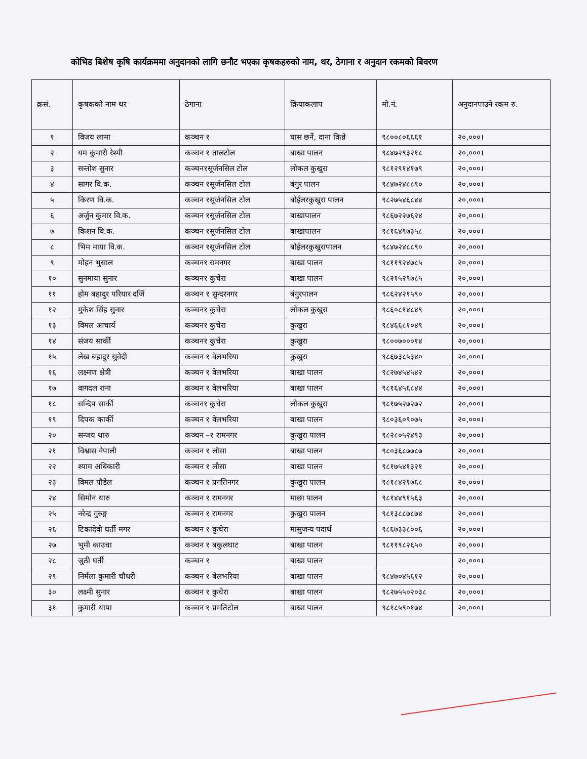कोभिड बिशेष कृषि कार्यक्रममा अनुदानको लागि छनौट भएका कृषकहरुको नाम, थर, ठेगाना र अनुदान रकमको बिवरण
| क्रसं. | कृषकको नाम थर | ठेगाना | क्रियाकलाप | मो.नं. | अनुदानपाउने रकम रु. |
| --- | --- | --- | --- | --- | --- |
| १ | विजय लामा | कञ्चन १ | घास छर्ने, दाना किन्ने | ९८००८०६६६१ | २०,०००। |
| २ | यम कुमारी रेश्मी | कञ्चन १ तालटोल | बाखा पालन | ९८४७२९३२१८ | २०,०००। |
| ३ | सन्तोश सुनार | कञ्चन१सूर्जनसिल टोल | लोकल कुखुरा | ९८१२९१४१७९ | २०,०००। |
| ४ | सागर वि.क. | कञ्चन १सूर्जनसिल टोल | बंगुर पालन | ९८४७२४८८९० | २०,०००। |
| ५ | किरण वि.क. | कञ्चन १सूर्जनसिल टोल | बोईलरकुखुरा पालन | ९८२७५४६८४४ | २०,०००। |
| ६ | अर्जुन कुमार वि.क. | कञ्चन १सूर्जनसिल टोल | बाखापालन | ९८६७२२७६२४ | २०,०००। |
| ७ | किशन वि.क. | कञ्चन १सूर्जनसिल टोल | बाखापालन | ९८१६४९७३५८ | २०,०००। |
| ८ | भिम माया वि.क. | कञ्चन १सूर्जनसिल टोल | बोईलरकुखुरापालन | ९८४७२४८८९० | २०,०००। |
| ९ | मोहन भुसाल | कञ्चन१ रामनगर | बाखा पालन | ९८११९२४७८५ | २०,०००। |
| १० | सुनमाया सुनार | कञ्चन१ कुचेरा | बाखा पालन | ९८२१५२९७८५ | २०,०००। |
| ११ | होम बहादुर परियार दर्जि | कञ्चन १ सुन्दरनगर | बंगुरपालन | ९८६२४२१५९० | २०,०००। |
| १२ | मुकेश सिंह सुनार | कञ्चन१ कुचेरा | लोकल कुखुरा | ९८६०८१४८४९ | २०,०००। |
| १३ | विमल आचार्य | कञ्चन१ कुचेरा | कुखुरा | ९८४६६८१०४९ | २०,०००। |
| १४ | संजय सार्की | कञ्चन१ कुचेरा | कुखुरा | ९८००७०००१४ | २०,०००। |
| १५ | लेख बहादुर सुवेदी | कञ्चन १ वेलभरिया | कुखुरा | ९८६७३८५३४० | २०,०००। |
| १६ | लक्ष्मण क्षेत्री | कञ्चन १ वेलभरिया | बाखा पालन | ९८२७४५४५४२ | २०,०००। |
| १७ | वागदल राना | कञ्चन १ वेलभरिया | बाखा पालन | ९८१६४५६८४४ | २०,०००। |
| १८ | सन्दिप सार्की | कञ्चन१ कुचेरा | लोकल कुखुरा | ९८१७५२७२७२ | २०,०००। |
| १९ | दिपक कार्की | कञ्चन १ वेलभरिया | बाखा पालन | ९८०३६०९०७५ | २०,०००। |
| २० | सन्जय थारु | कञ्चन –१ रामनगर | कुखुरा पालन | ९८२८०५२४९३ | २०,०००। |
| २१ | विश्वास नेपाली | कञ्चन १ लौसा | बाखा पालन | ९८०३६८७७८७ | २०,०००। |
| २२ | श्याम अधिकारी | कञ्चन १ लौसा | बाखा पालन | ९८१७५४१३२१ | २०,०००। |
| २३ | विमल पौडेल | कञ्चन १ प्रगतिनगर | कुखुरा पालन | ९८१८४२१७६८ | २०,०००। |
| २४ | सिमोन थारु | कञ्चन १ रामनगर | माछा पालन | ९८१४४९१५६३ | २०,०००। |
| २५ | नरेन्द्र गुरुङ्ग | कञ्चन १ रामनगर | कुखुरा पालन | ९८१३८८७८७४ | २०,०००। |
| २६ | टिकादेवी घर्ती मगर | कञ्चन १ कुचेरा | मासुजन्य पदार्थ | ९८६७३३८००६ | २०,०००। |
| २७ | भुमी काउचा | कञ्चन १ बकुलघाट | बाखा पालन | ९८११९८२६५० | २०,०००। |
| २८ | जुठी घर्ती | कञ्चन १ | बाखा पालन | | २०,०००। |
| २९ | निर्मला कुमारी चौधरी | कञ्चन १ बेलभरिया | बाखा पालन | ९८४७०४५६१२ | २०,०००। |
| ३० | लक्ष्मी सुनार | कञ्चन १ कुचेरा | बाखा पालन | ९८२७५५०२०३८ | २०,०००। |
| ३१ | कुमारी थापा | कञ्चन १ प्रगतिटोल | बाखा पालन | ९८१८५९०१७४ | २०,०००। |